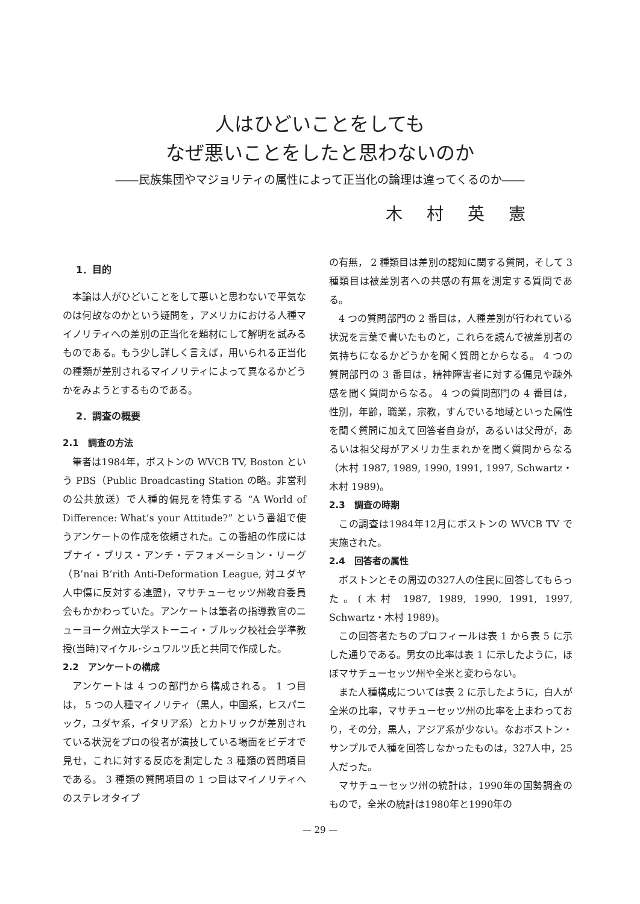人はひどいことをしても
なぜ悪いことをしたと思わないのか
――民族集団やマジョリティの属性によって正当化の論理は違ってくるのか――
木村英憲
1．目的
本論は人がひどいことをして悪いと思わないで平気なのは何故なのかという疑問を，アメリカにおける人種マイノリティへの差別の正当化を題材にして解明を試みるものである。もう少し詳しく言えば，用いられる正当化の種類が差別されるマイノリティによって異なるかどうかをみようとするものである。
2．調査の概要
2.1　調査の方法
筆者は1984年，ボストンの WVCB TV, Boston という PBS（Public Broadcasting Station の略。非営利の公共放送）で人種的偏見を特集する “A World of Difference: What’s your Attitude?” という番組で使うアンケートの作成を依頼された。この番組の作成にはブナイ・ブリス・アンチ・デフォメーション・リーグ（B’nai B’rith Anti-Deformation League, 対ユダヤ人中傷に反対する連盟)，マサチューセッツ州教育委員会もかかわっていた。アンケートは筆者の指導教官のニューヨーク州立大学ストーニィ・ブルック校社会学準教授(当時)マイケル･シュワルツ氏と共同で作成した。
2.2　アンケートの構成
アンケートは 4 つの部門から構成される。 1 つ目は， 5 つの人種マイノリティ（黒人，中国系，ヒスパニック，ユダヤ系，イタリア系）とカトリックが差別されている状況をプロの役者が演技している場面をビデオで見せ，これに対する反応を測定した 3 種類の質問項目である。 3 種類の質問項目の 1 つ目はマイノリティへのステレオタイプ
の有無， 2 種類目は差別の認知に関する質問，そして 3 種類目は被差別者への共感の有無を測定する質問である。
4 つの質問部門の 2 番目は，人種差別が行われている状況を言葉で書いたものと，これらを読んで被差別者の気持ちになるかどうかを聞く質問とからなる。 4 つの質問部門の 3 番目は，精神障害者に対する偏見や疎外感を聞く質問からなる。 4 つの質問部門の 4 番目は，性別，年齢，職業，宗教，すんでいる地域といった属性を聞く質問に加えて回答者自身が，あるいは父母が，あるいは祖父母がアメリカ生まれかを聞く質問からなる（木村 1987, 1989, 1990, 1991, 1997, Schwartz・木村 1989)。
2.3　調査の時期
この調査は1984年12月にボストンの WVCB TV で実施された。
2.4　回答者の属性
ボストンとその周辺の327人の住民に回答してもらった。(木村 1987, 1989, 1990, 1991, 1997, Schwartz・木村 1989)。
この回答者たちのプロフィールは表 1 から表 5 に示した通りである。男女の比率は表 1 に示したように，ほぼマサチューセッツ州や全米と変わらない。
また人種構成については表 2 に示したように，白人が全米の比率，マサチューセッツ州の比率を上まわっており，その分，黒人，アジア系が少ない。なおボストン・サンプルで人種を回答しなかったものは，327人中，25人だった。
マサチューセッツ州の統計は，1990年の国勢調査のもので，全米の統計は1980年と1990年の
— 29 —